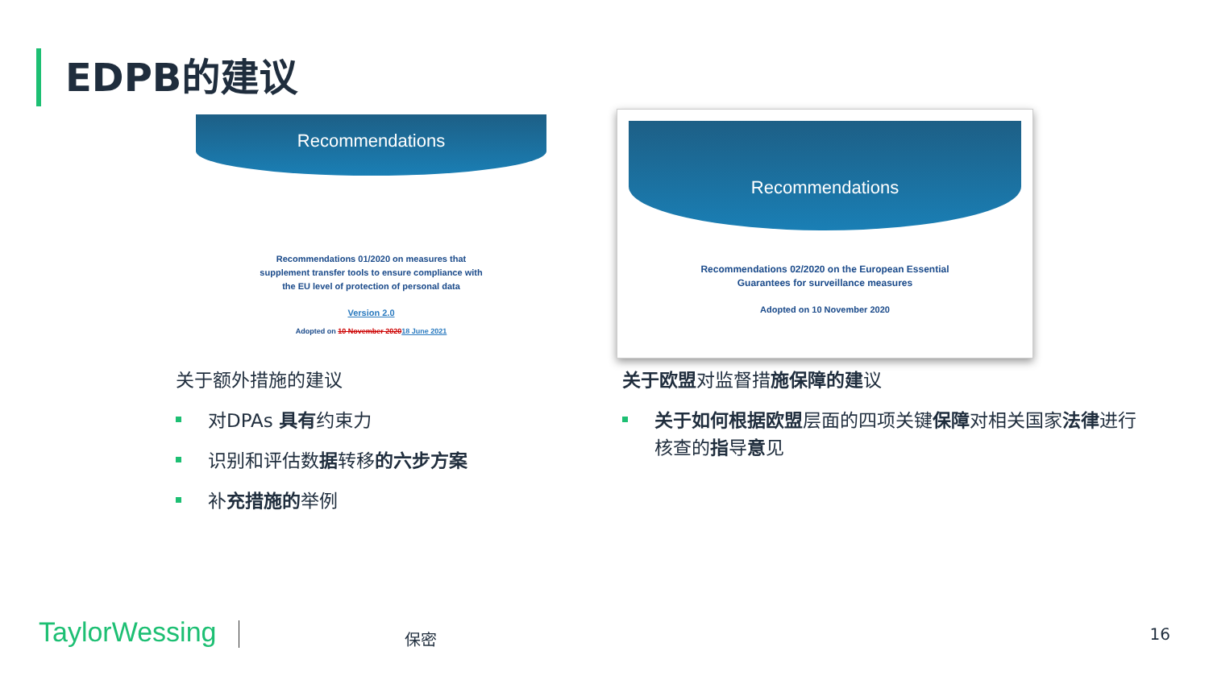EDPB的建议
Recommendations
Recommendations 01/2020 on measures that
supplement transfer tools to ensure compliance with
the EU level of protection of personal data
Version 2.0
Adopted on 10 November 202018 June 2021
Recommendations
Recommendations 02/2020 on the European Essential
Guarantees for surveillance measures
Adopted on 10 November 2020
关于额外措施的建议
对DPAs 具有约束力
识别和评估数据转移的六步方案
补充措施的举例
关于欧盟对监督措施保障的建议
关于如何根据欧盟层面的四项关键保障对相关国家法律进行核查的指导意见
TaylorWessing 保密 16